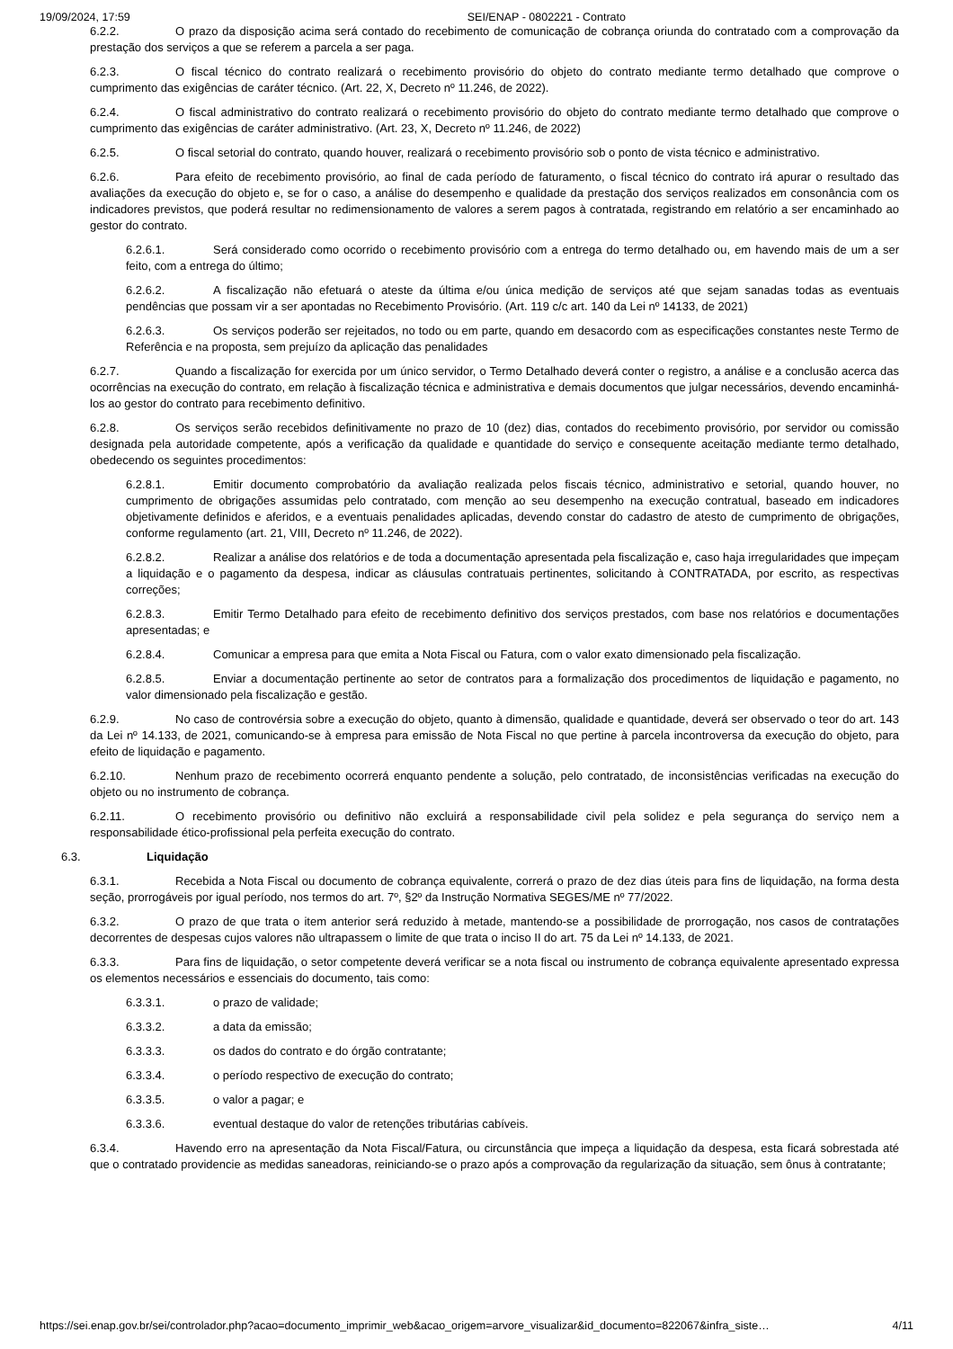19/09/2024, 17:59 SEI/ENAP - 0802221 - Contrato
6.2.2. O prazo da disposição acima será contado do recebimento de comunicação de cobrança oriunda do contratado com a comprovação da prestação dos serviços a que se referem a parcela a ser paga.
6.2.3. O fiscal técnico do contrato realizará o recebimento provisório do objeto do contrato mediante termo detalhado que comprove o cumprimento das exigências de caráter técnico. (Art. 22, X, Decreto nº 11.246, de 2022).
6.2.4. O fiscal administrativo do contrato realizará o recebimento provisório do objeto do contrato mediante termo detalhado que comprove o cumprimento das exigências de caráter administrativo. (Art. 23, X, Decreto nº 11.246, de 2022)
6.2.5. O fiscal setorial do contrato, quando houver, realizará o recebimento provisório sob o ponto de vista técnico e administrativo.
6.2.6. Para efeito de recebimento provisório, ao final de cada período de faturamento, o fiscal técnico do contrato irá apurar o resultado das avaliações da execução do objeto e, se for o caso, a análise do desempenho e qualidade da prestação dos serviços realizados em consonância com os indicadores previstos, que poderá resultar no redimensionamento de valores a serem pagos à contratada, registrando em relatório a ser encaminhado ao gestor do contrato.
6.2.6.1. Será considerado como ocorrido o recebimento provisório com a entrega do termo detalhado ou, em havendo mais de um a ser feito, com a entrega do último;
6.2.6.2. A fiscalização não efetuará o ateste da última e/ou única medição de serviços até que sejam sanadas todas as eventuais pendências que possam vir a ser apontadas no Recebimento Provisório. (Art. 119 c/c art. 140 da Lei nº 14133, de 2021)
6.2.6.3. Os serviços poderão ser rejeitados, no todo ou em parte, quando em desacordo com as especificações constantes neste Termo de Referência e na proposta, sem prejuízo da aplicação das penalidades
6.2.7. Quando a fiscalização for exercida por um único servidor, o Termo Detalhado deverá conter o registro, a análise e a conclusão acerca das ocorrências na execução do contrato, em relação à fiscalização técnica e administrativa e demais documentos que julgar necessários, devendo encaminhá-los ao gestor do contrato para recebimento definitivo.
6.2.8. Os serviços serão recebidos definitivamente no prazo de 10 (dez) dias, contados do recebimento provisório, por servidor ou comissão designada pela autoridade competente, após a verificação da qualidade e quantidade do serviço e consequente aceitação mediante termo detalhado, obedecendo os seguintes procedimentos:
6.2.8.1. Emitir documento comprobatório da avaliação realizada pelos fiscais técnico, administrativo e setorial, quando houver, no cumprimento de obrigações assumidas pelo contratado, com menção ao seu desempenho na execução contratual, baseado em indicadores objetivamente definidos e aferidos, e a eventuais penalidades aplicadas, devendo constar do cadastro de atesto de cumprimento de obrigações, conforme regulamento (art. 21, VIII, Decreto nº 11.246, de 2022).
6.2.8.2. Realizar a análise dos relatórios e de toda a documentação apresentada pela fiscalização e, caso haja irregularidades que impeçam a liquidação e o pagamento da despesa, indicar as cláusulas contratuais pertinentes, solicitando à CONTRATADA, por escrito, as respectivas correções;
6.2.8.3. Emitir Termo Detalhado para efeito de recebimento definitivo dos serviços prestados, com base nos relatórios e documentações apresentadas; e
6.2.8.4. Comunicar a empresa para que emita a Nota Fiscal ou Fatura, com o valor exato dimensionado pela fiscalização.
6.2.8.5. Enviar a documentação pertinente ao setor de contratos para a formalização dos procedimentos de liquidação e pagamento, no valor dimensionado pela fiscalização e gestão.
6.2.9. No caso de controvérsia sobre a execução do objeto, quanto à dimensão, qualidade e quantidade, deverá ser observado o teor do art. 143 da Lei nº 14.133, de 2021, comunicando-se à empresa para emissão de Nota Fiscal no que pertine à parcela incontroversa da execução do objeto, para efeito de liquidação e pagamento.
6.2.10. Nenhum prazo de recebimento ocorrerá enquanto pendente a solução, pelo contratado, de inconsistências verificadas na execução do objeto ou no instrumento de cobrança.
6.2.11. O recebimento provisório ou definitivo não excluirá a responsabilidade civil pela solidez e pela segurança do serviço nem a responsabilidade ético-profissional pela perfeita execução do contrato.
6.3. Liquidação
6.3.1. Recebida a Nota Fiscal ou documento de cobrança equivalente, correrá o prazo de dez dias úteis para fins de liquidação, na forma desta seção, prorrogáveis por igual período, nos termos do art. 7º, §2º da Instrução Normativa SEGES/ME nº 77/2022.
6.3.2. O prazo de que trata o item anterior será reduzido à metade, mantendo-se a possibilidade de prorrogação, nos casos de contratações decorrentes de despesas cujos valores não ultrapassem o limite de que trata o inciso II do art. 75 da Lei nº 14.133, de 2021.
6.3.3. Para fins de liquidação, o setor competente deverá verificar se a nota fiscal ou instrumento de cobrança equivalente apresentado expressa os elementos necessários e essenciais do documento, tais como:
6.3.3.1. o prazo de validade;
6.3.3.2. a data da emissão;
6.3.3.3. os dados do contrato e do órgão contratante;
6.3.3.4. o período respectivo de execução do contrato;
6.3.3.5. o valor a pagar; e
6.3.3.6. eventual destaque do valor de retenções tributárias cabíveis.
6.3.4. Havendo erro na apresentação da Nota Fiscal/Fatura, ou circunstância que impeça a liquidação da despesa, esta ficará sobrestada até que o contratado providencie as medidas saneadoras, reiniciando-se o prazo após a comprovação da regularização da situação, sem ônus à contratante;
https://sei.enap.gov.br/sei/controlador.php?acao=documento_imprimir_web&acao_origem=arvore_visualizar&id_documento=822067&infra_siste… 4/11